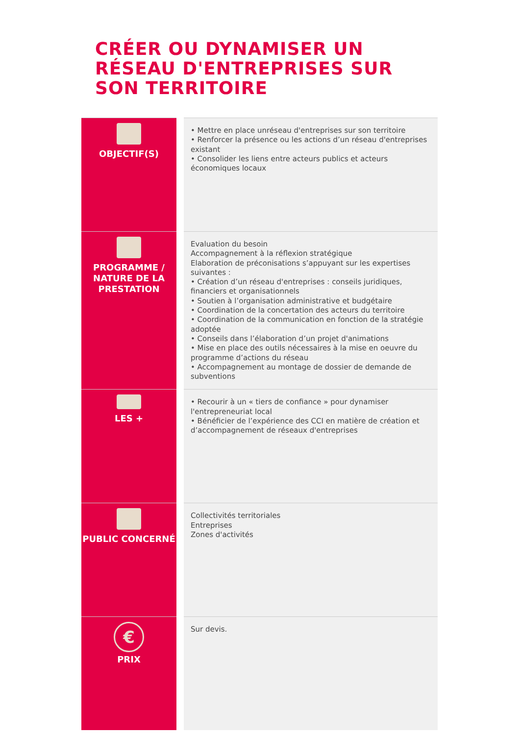CRÉER OU DYNAMISER UN RÉSEAU D'ENTREPRISES SUR SON TERRITOIRE
| OBJECTIF(S) | | • Mettre en place unréseau d'entreprises sur son territoire • Renforcer la présence ou les actions d’un réseau d'entreprises existant • Consolider les liens entre acteurs publics et acteurs économiques locaux |
| PROGRAMME / NATURE DE LA PRESTATION | | Evaluation du besoin Accompagnement à la réflexion stratégique Elaboration de préconisations s’appuyant sur les expertises suivantes : • Création d’un réseau d'entreprises : conseils juridiques, financiers et organisationnels • Soutien à l’organisation administrative et budgétaire • Coordination de la concertation des acteurs du territoire • Coordination de la communication en fonction de la stratégie adoptée • Conseils dans l’élaboration d’un projet d'animations • Mise en place des outils nécessaires à la mise en oeuvre du programme d’actions du réseau • Accompagnement au montage de dossier de demande de subventions |
| LES + | | • Recourir à un « tiers de confiance » pour dynamiser l'entrepreneuriat local • Bénéficier de l’expérience des CCI en matière de création et d’accompagnement de réseaux d'entreprises |
| PUBLIC CONCERNÉ | | Collectivités territoriales Entreprises Zones d'activités |
| € PRIX | | Sur devis. |